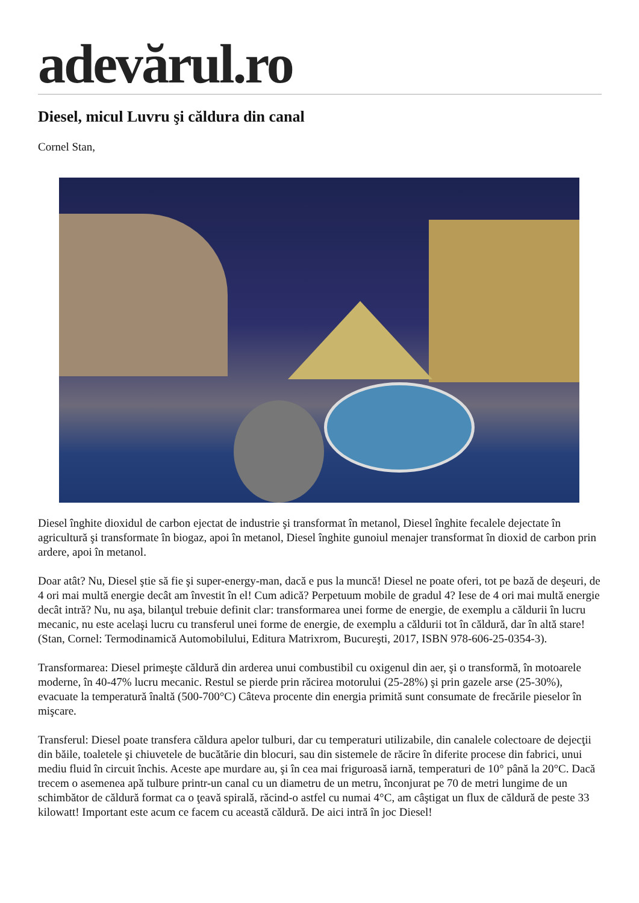adevărul.ro
Diesel, micul Luvru şi căldura din canal
Cornel Stan,
Diesel înghite dioxidul de carbon ejectat de industrie şi transformat în metanol, Diesel înghite fecalele dejectate în agricultură şi transformate în biogaz, apoi în metanol, Diesel înghite gunoiul menajer transformat în dioxid de carbon prin ardere, apoi în metanol.
Doar atât? Nu, Diesel ştie să fie şi super-energy-man, dacă e pus la muncă! Diesel ne poate oferi, tot pe bază de deşeuri, de 4 ori mai multă energie decât am învestit în el! Cum adică? Perpetuum mobile de gradul 4? Iese de 4 ori mai multă energie decât intră? Nu, nu aşa, bilanţul trebuie definit clar: transformarea unei forme de energie, de exemplu a căldurii în lucru mecanic, nu este acelaşi lucru cu transferul unei forme de energie, de exemplu a căldurii tot în căldură, dar în altă stare! (Stan, Cornel: Termodinamică Automobilului, Editura Matrixrom, Bucureşti, 2017, ISBN 978-606-25-0354-3).
Transformarea: Diesel primeşte căldură din arderea unui combustibil cu oxigenul din aer, şi o transformă, în motoarele moderne, în 40-47% lucru mecanic. Restul se pierde prin răcirea motorului (25-28%) şi prin gazele arse (25-30%), evacuate la temperatură înaltă (500-700°C) Câteva procente din energia primită sunt consumate de frecările pieselor în mişcare.
Transferul: Diesel poate transfera căldura apelor tulburi, dar cu temperaturi utilizabile, din canalele colectoare de dejecţii din băile, toaletele şi chiuvetele de bucătărie din blocuri, sau din sistemele de răcire în diferite procese din fabrici, unui mediu fluid în circuit închis. Aceste ape murdare au, şi în cea mai friguroasă iarnă, temperaturi de 10° până la 20°C. Dacă trecem o asemenea apă tulbure printr-un canal cu un diametru de un metru, înconjurat pe 70 de metri lungime de un schimbător de căldură format ca o ţeavă spirală, răcind-o astfel cu numai 4°C, am câştigat un flux de căldură de peste 33 kilowatt! Important este acum ce facem cu această căldură. De aici intră în joc Diesel!